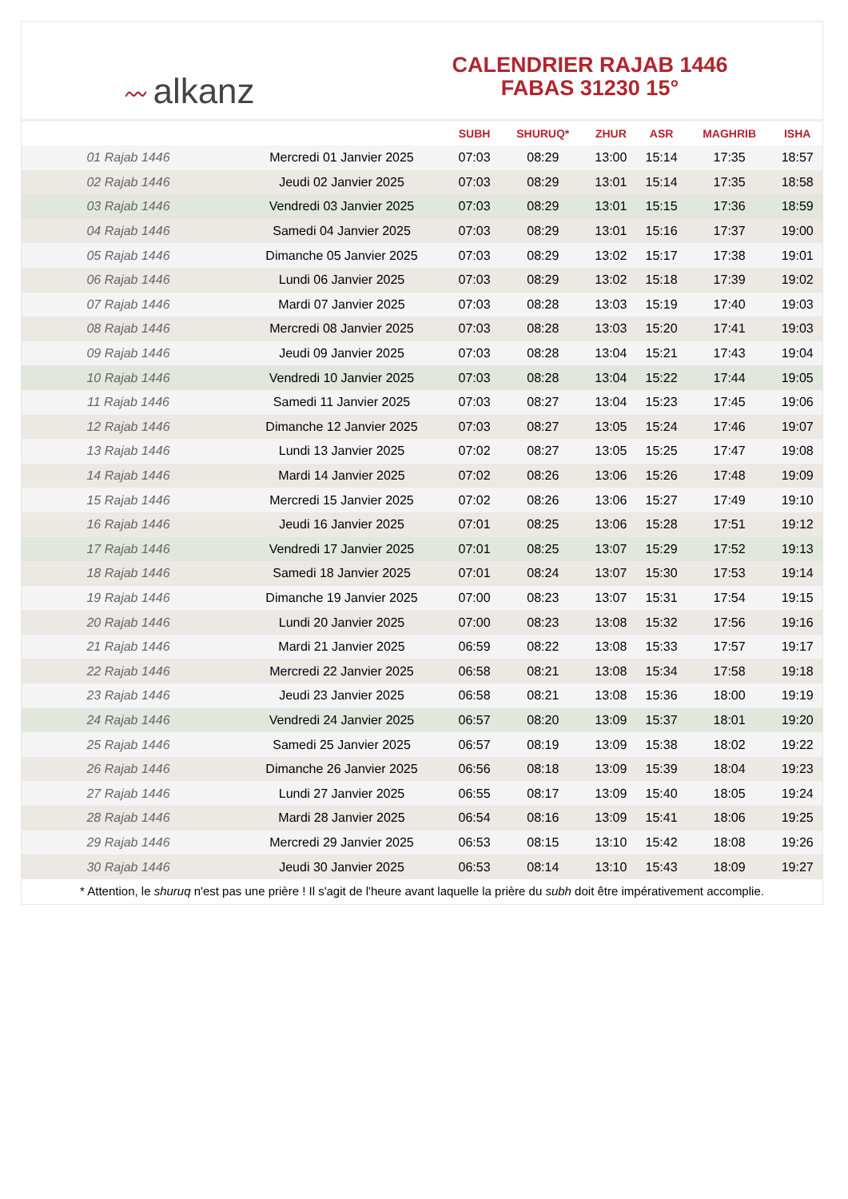〰 alkanz
CALENDRIER RAJAB 1446
FABAS 31230 15°
| | | SUBH | SHURUQ* | ZHUR | ASR | MAGHRIB | ISHA |
| --- | --- | --- | --- | --- | --- | --- | --- |
| 01 Rajab 1446 | Mercredi 01 Janvier 2025 | 07:03 | 08:29 | 13:00 | 15:14 | 17:35 | 18:57 |
| 02 Rajab 1446 | Jeudi 02 Janvier 2025 | 07:03 | 08:29 | 13:01 | 15:14 | 17:35 | 18:58 |
| 03 Rajab 1446 | Vendredi 03 Janvier 2025 | 07:03 | 08:29 | 13:01 | 15:15 | 17:36 | 18:59 |
| 04 Rajab 1446 | Samedi 04 Janvier 2025 | 07:03 | 08:29 | 13:01 | 15:16 | 17:37 | 19:00 |
| 05 Rajab 1446 | Dimanche 05 Janvier 2025 | 07:03 | 08:29 | 13:02 | 15:17 | 17:38 | 19:01 |
| 06 Rajab 1446 | Lundi 06 Janvier 2025 | 07:03 | 08:29 | 13:02 | 15:18 | 17:39 | 19:02 |
| 07 Rajab 1446 | Mardi 07 Janvier 2025 | 07:03 | 08:28 | 13:03 | 15:19 | 17:40 | 19:03 |
| 08 Rajab 1446 | Mercredi 08 Janvier 2025 | 07:03 | 08:28 | 13:03 | 15:20 | 17:41 | 19:03 |
| 09 Rajab 1446 | Jeudi 09 Janvier 2025 | 07:03 | 08:28 | 13:04 | 15:21 | 17:43 | 19:04 |
| 10 Rajab 1446 | Vendredi 10 Janvier 2025 | 07:03 | 08:28 | 13:04 | 15:22 | 17:44 | 19:05 |
| 11 Rajab 1446 | Samedi 11 Janvier 2025 | 07:03 | 08:27 | 13:04 | 15:23 | 17:45 | 19:06 |
| 12 Rajab 1446 | Dimanche 12 Janvier 2025 | 07:03 | 08:27 | 13:05 | 15:24 | 17:46 | 19:07 |
| 13 Rajab 1446 | Lundi 13 Janvier 2025 | 07:02 | 08:27 | 13:05 | 15:25 | 17:47 | 19:08 |
| 14 Rajab 1446 | Mardi 14 Janvier 2025 | 07:02 | 08:26 | 13:06 | 15:26 | 17:48 | 19:09 |
| 15 Rajab 1446 | Mercredi 15 Janvier 2025 | 07:02 | 08:26 | 13:06 | 15:27 | 17:49 | 19:10 |
| 16 Rajab 1446 | Jeudi 16 Janvier 2025 | 07:01 | 08:25 | 13:06 | 15:28 | 17:51 | 19:12 |
| 17 Rajab 1446 | Vendredi 17 Janvier 2025 | 07:01 | 08:25 | 13:07 | 15:29 | 17:52 | 19:13 |
| 18 Rajab 1446 | Samedi 18 Janvier 2025 | 07:01 | 08:24 | 13:07 | 15:30 | 17:53 | 19:14 |
| 19 Rajab 1446 | Dimanche 19 Janvier 2025 | 07:00 | 08:23 | 13:07 | 15:31 | 17:54 | 19:15 |
| 20 Rajab 1446 | Lundi 20 Janvier 2025 | 07:00 | 08:23 | 13:08 | 15:32 | 17:56 | 19:16 |
| 21 Rajab 1446 | Mardi 21 Janvier 2025 | 06:59 | 08:22 | 13:08 | 15:33 | 17:57 | 19:17 |
| 22 Rajab 1446 | Mercredi 22 Janvier 2025 | 06:58 | 08:21 | 13:08 | 15:34 | 17:58 | 19:18 |
| 23 Rajab 1446 | Jeudi 23 Janvier 2025 | 06:58 | 08:21 | 13:08 | 15:36 | 18:00 | 19:19 |
| 24 Rajab 1446 | Vendredi 24 Janvier 2025 | 06:57 | 08:20 | 13:09 | 15:37 | 18:01 | 19:20 |
| 25 Rajab 1446 | Samedi 25 Janvier 2025 | 06:57 | 08:19 | 13:09 | 15:38 | 18:02 | 19:22 |
| 26 Rajab 1446 | Dimanche 26 Janvier 2025 | 06:56 | 08:18 | 13:09 | 15:39 | 18:04 | 19:23 |
| 27 Rajab 1446 | Lundi 27 Janvier 2025 | 06:55 | 08:17 | 13:09 | 15:40 | 18:05 | 19:24 |
| 28 Rajab 1446 | Mardi 28 Janvier 2025 | 06:54 | 08:16 | 13:09 | 15:41 | 18:06 | 19:25 |
| 29 Rajab 1446 | Mercredi 29 Janvier 2025 | 06:53 | 08:15 | 13:10 | 15:42 | 18:08 | 19:26 |
| 30 Rajab 1446 | Jeudi 30 Janvier 2025 | 06:53 | 08:14 | 13:10 | 15:43 | 18:09 | 19:27 |
* Attention, le shuruq n'est pas une prière ! Il s'agit de l'heure avant laquelle la prière du subh doit être impérativement accomplie.